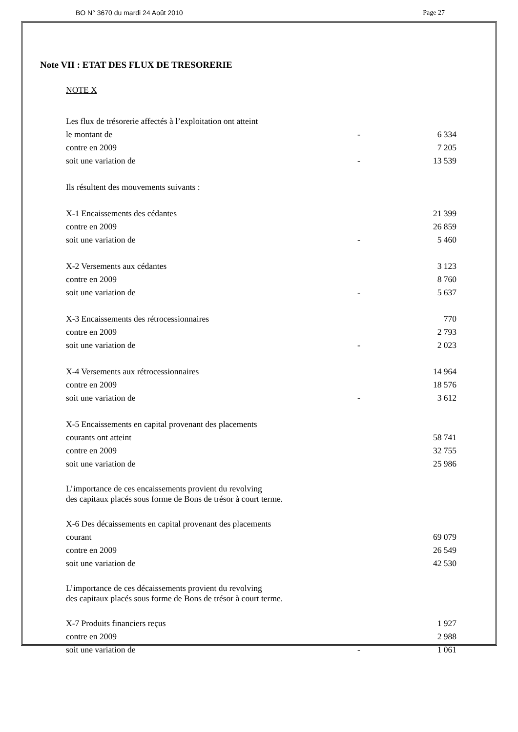BO N° 3670 du mardi 24 Août 2010 Page 27
Note VII : ETAT DES FLUX DE TRESORERIE
NOTE X
| Les flux de trésorerie affectés à l’exploitation ont atteint | | |
| le montant de | - | 6 334 |
| contre en 2009 | | 7 205 |
| soit une variation de | - | 13 539 |
| Ils résultent des mouvements suivants : | | |
| X-1 Encaissements des cédantes | | 21 399 |
| contre en 2009 | | 26 859 |
| soit une variation de | - | 5 460 |
| X-2 Versements aux cédantes | | 3 123 |
| contre en 2009 | | 8 760 |
| soit une variation de | - | 5 637 |
| X-3 Encaissements des rétrocessionnaires | | 770 |
| contre en 2009 | | 2 793 |
| soit une variation de | - | 2 023 |
| X-4 Versements aux rétrocessionnaires | | 14 964 |
| contre en 2009 | | 18 576 |
| soit une variation de | - | 3 612 |
| X-5 Encaissements en capital provenant des placements | | |
| courants ont atteint | | 58 741 |
| contre en 2009 | | 32 755 |
| soit une variation de | | 25 986 |
| L’importance de ces encaissements provient du revolving des capitaux placés sous forme de Bons de trésor à court terme. | | |
| X-6 Des décaissements en capital provenant des placements | | |
| courant | | 69 079 |
| contre en 2009 | | 26 549 |
| soit une variation de | | 42 530 |
| L’importance de ces décaissements provient du revolving des capitaux placés sous forme de Bons de trésor à court terme. | | |
| X-7 Produits financiers reçus | | 1 927 |
| contre en 2009 | | 2 988 |
| soit une variation de | - | 1 061 |